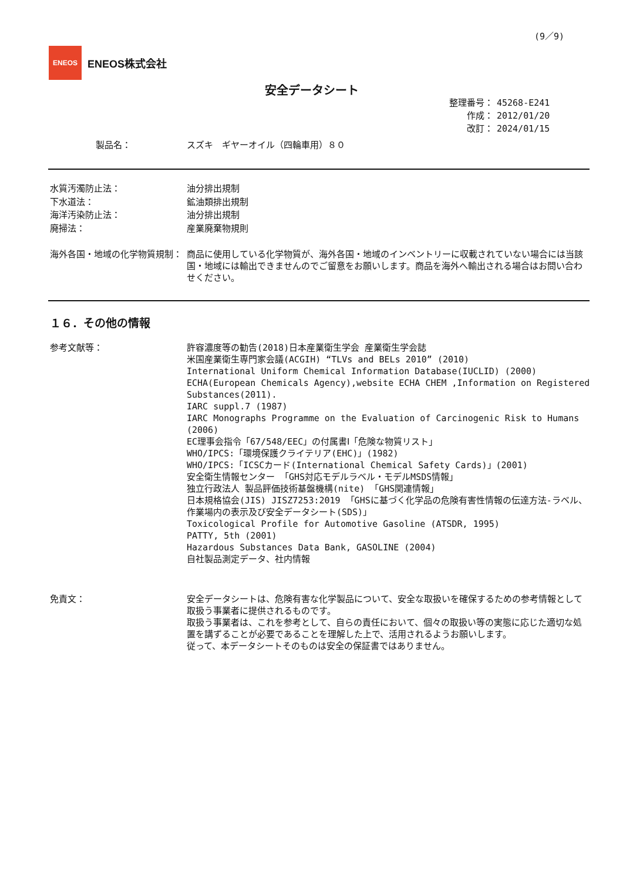(9／9)
ENEOS
ENEOS株式会社
安全データシート
整理番号： 45268-E241
作成： 2012/01/20
改訂： 2024/01/15
製品名： スズキ　ギヤーオイル（四輪車用）８０
水質汚濁防止法：
下水道法：
海洋汚染防止法：
廃掃法：
油分排出規制
鉱油類排出規制
油分排出規制
産業廃棄物規則
海外各国・地域の化学物質規制： 商品に使用している化学物質が、海外各国・地域のインベントリーに収載されていない場合には当該国・地域には輸出できませんのでご留意をお願いします。商品を海外へ輸出される場合はお問い合わせください。
１６．その他の情報
参考文献等： 許容濃度等の勧告(2018)日本産業衛生学会 産業衛生学会誌
米国産業衛生専門家会議(ACGIH) “TLVs and BELs 2010” (2010)
International Uniform Chemical Information Database(IUCLID) (2000)
ECHA(European Chemicals Agency),website ECHA CHEM ,Information on Registered Substances(2011).
IARC suppl.7 (1987)
IARC Monographs Programme on the Evaluation of Carcinogenic Risk to Humans (2006)
EC理事会指令「67/548/EEC」の付属書Ⅰ「危険な物質リスト」
WHO/IPCS:「環境保護クライテリア(EHC)」(1982)
WHO/IPCS:「ICSCカード(International Chemical Safety Cards)」(2001)
安全衛生情報センター 「GHS対応モデルラベル・モデルMSDS情報」
独立行政法人 製品評価技術基盤機構(nite) 「GHS関連情報」
日本規格協会(JIS) JISZ7253:2019 「GHSに基づく化学品の危険有害性情報の伝達方法-ラベル、作業場内の表示及び安全データシート(SDS)」
Toxicological Profile for Automotive Gasoline (ATSDR, 1995)
PATTY, 5th (2001)
Hazardous Substances Data Bank, GASOLINE (2004)
自社製品測定データ、社内情報
免責文： 安全データシートは、危険有害な化学製品について、安全な取扱いを確保するための参考情報として取扱う事業者に提供されるものです。
取扱う事業者は、これを参考として、自らの責任において、個々の取扱い等の実態に応じた適切な処置を講ずることが必要であることを理解した上で、活用されるようお願いします。
従って、本データシートそのものは安全の保証書ではありません。